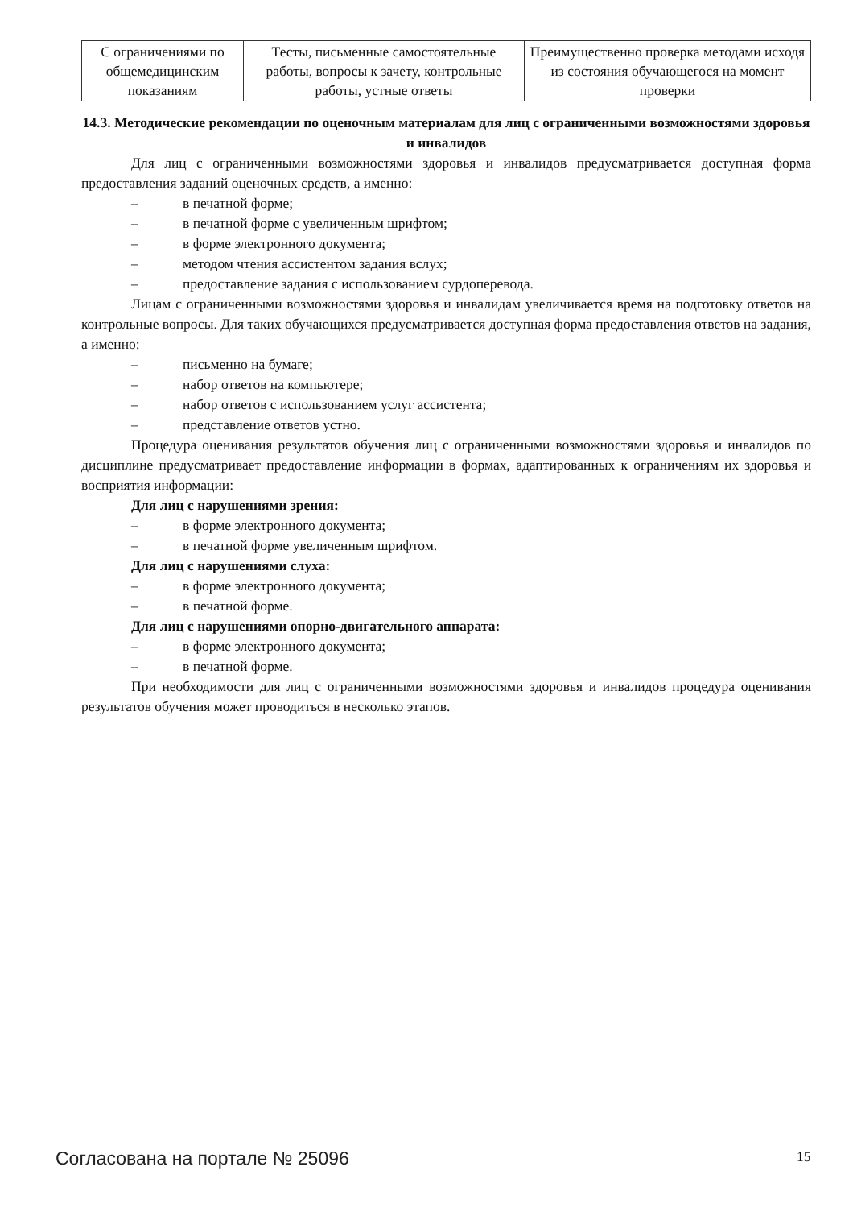| С ограничениями по общемедицинским показаниям | Тесты, письменные самостоятельные работы, вопросы к зачету, контрольные работы, устные ответы | Преимущественно проверка методами исходя из состояния обучающегося на момент проверки |
14.3. Методические рекомендации по оценочным материалам для лиц с ограниченными возможностями здоровья и инвалидов
Для лиц с ограниченными возможностями здоровья и инвалидов предусматривается доступная форма предоставления заданий оценочных средств, а именно:
– в печатной форме;
– в печатной форме с увеличенным шрифтом;
– в форме электронного документа;
– методом чтения ассистентом задания вслух;
– предоставление задания с использованием сурдоперевода.
Лицам с ограниченными возможностями здоровья и инвалидам увеличивается время на подготовку ответов на контрольные вопросы. Для таких обучающихся предусматривается доступная форма предоставления ответов на задания, а именно:
– письменно на бумаге;
– набор ответов на компьютере;
– набор ответов с использованием услуг ассистента;
– представление ответов устно.
Процедура оценивания результатов обучения лиц с ограниченными возможностями здоровья и инвалидов по дисциплине предусматривает предоставление информации в формах, адаптированных к ограничениям их здоровья и восприятия информации:
Для лиц с нарушениями зрения:
– в форме электронного документа;
– в печатной форме увеличенным шрифтом.
Для лиц с нарушениями слуха:
– в форме электронного документа;
– в печатной форме.
Для лиц с нарушениями опорно-двигательного аппарата:
– в форме электронного документа;
– в печатной форме.
При необходимости для лиц с ограниченными возможностями здоровья и инвалидов процедура оценивания результатов обучения может проводиться в несколько этапов.
Согласована на портале № 25096 15